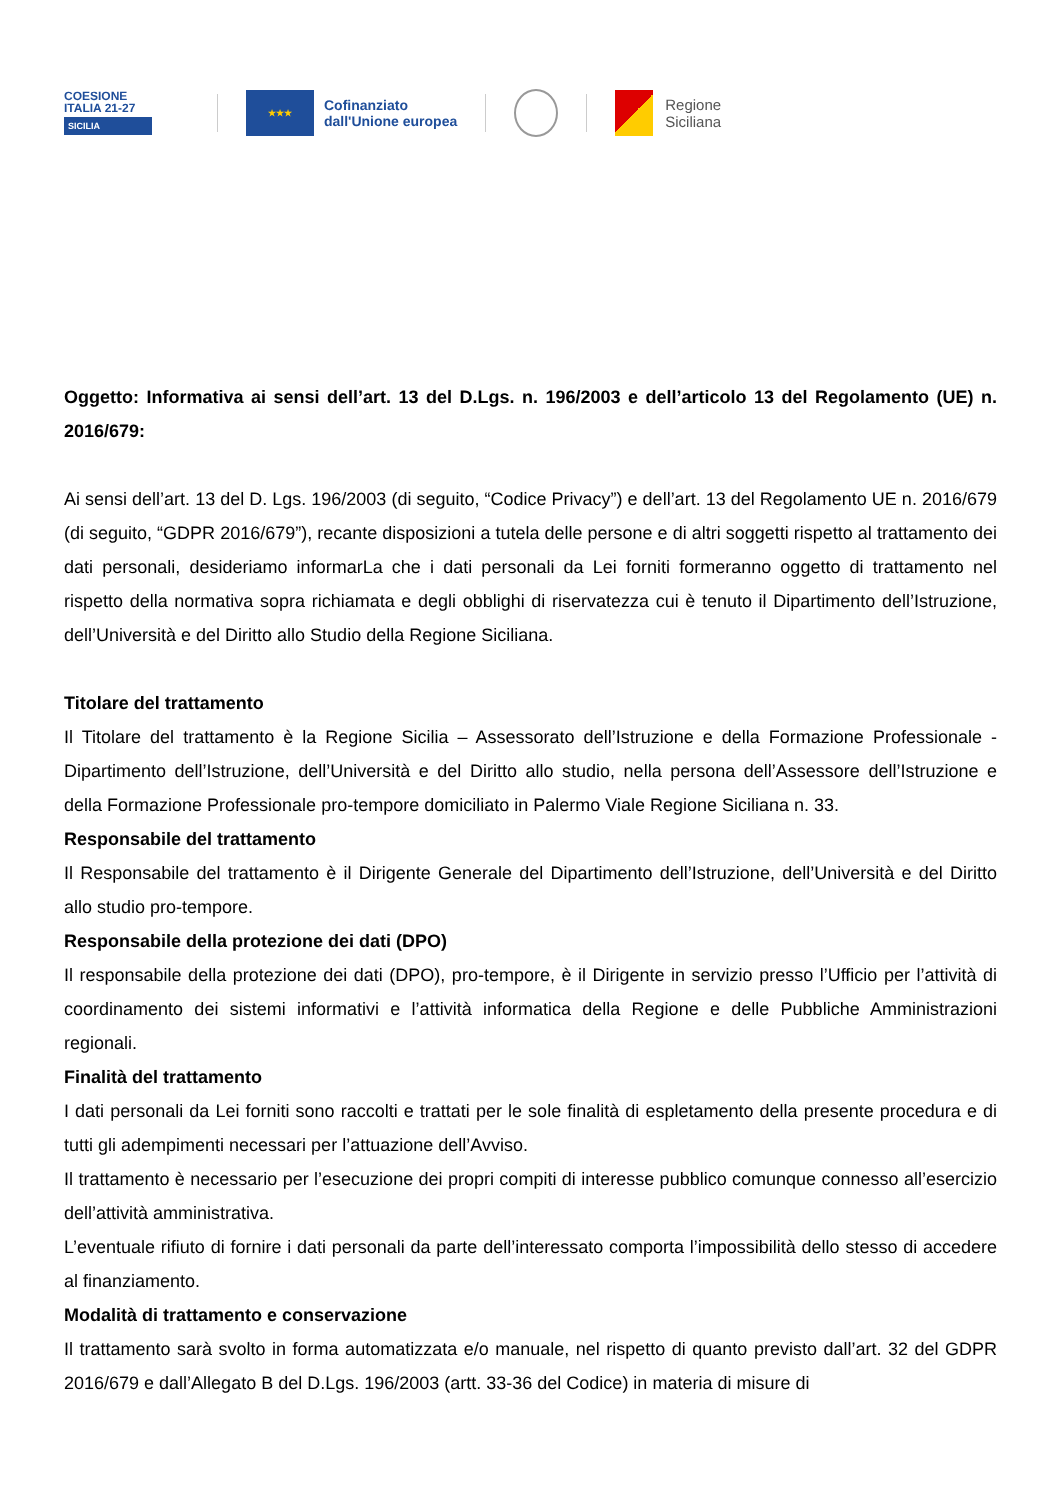COESIONE
ITALIA 21-27
SICILIA
★★★
Cofinanziato
dall'Unione europea
Regione
Siciliana
Oggetto: Informativa ai sensi dell’art. 13 del D.Lgs. n. 196/2003 e dell’articolo 13 del Regolamento (UE) n. 2016/679:
Ai sensi dell’art. 13 del D. Lgs. 196/2003 (di seguito, “Codice Privacy”) e dell’art. 13 del Regolamento UE n. 2016/679 (di seguito, “GDPR 2016/679”), recante disposizioni a tutela delle persone e di altri soggetti rispetto al trattamento dei dati personali, desideriamo informarLa che i dati personali da Lei forniti formeranno oggetto di trattamento nel rispetto della normativa sopra richiamata e degli obblighi di riservatezza cui è tenuto il Dipartimento dell’Istruzione, dell’Università e del Diritto allo Studio della Regione Siciliana.
Titolare del trattamento
Il Titolare del trattamento è la Regione Sicilia – Assessorato dell’Istruzione e della Formazione Professionale - Dipartimento dell’Istruzione, dell’Università e del Diritto allo studio, nella persona dell’Assessore dell’Istruzione e della Formazione Professionale pro-tempore domiciliato in Palermo Viale Regione Siciliana n. 33.
Responsabile del trattamento
Il Responsabile del trattamento è il Dirigente Generale del Dipartimento dell’Istruzione, dell’Università e del Diritto allo studio pro-tempore.
Responsabile della protezione dei dati (DPO)
Il responsabile della protezione dei dati (DPO), pro-tempore, è il Dirigente in servizio presso l’Ufficio per l’attività di coordinamento dei sistemi informativi e l’attività informatica della Regione e delle Pubbliche Amministrazioni regionali.
Finalità del trattamento
I dati personali da Lei forniti sono raccolti e trattati per le sole finalità di espletamento della presente procedura e di tutti gli adempimenti necessari per l’attuazione dell’Avviso.
Il trattamento è necessario per l’esecuzione dei propri compiti di interesse pubblico comunque connesso all’esercizio dell’attività amministrativa.
L’eventuale rifiuto di fornire i dati personali da parte dell’interessato comporta l’impossibilità dello stesso di accedere al finanziamento.
Modalità di trattamento e conservazione
Il trattamento sarà svolto in forma automatizzata e/o manuale, nel rispetto di quanto previsto dall’art. 32 del GDPR 2016/679 e dall’Allegato B del D.Lgs. 196/2003 (artt. 33-36 del Codice) in materia di misure di